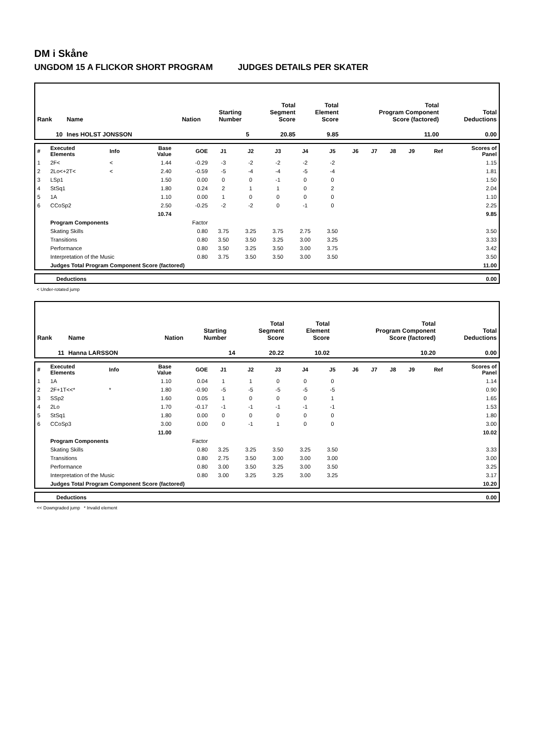DM i Skåne
UNGDOM 15 A FLICKOR SHORT PROGRAM JUDGES DETAILS PER SKATER
| Rank | Name | Nation | Starting Number | Total Segment Score | Total Element Score | Total Program Component Score (factored) | Total Deductions |
| 10 | Ines HOLST JONSSON | | 5 | 20.85 | 9.85 | 11.00 | 0.00 |
| # | Executed Elements | Info | Base Value | GOE | J1 | J2 | J3 | J4 | J5 | J6 | J7 | J8 | J9 | Ref | Scores of Panel |
| 1 | 2F< | < | 1.44 | -0.29 | -3 | -2 | -2 | -2 | -2 | | | | | | 1.15 |
| 2 | 2Lo<+2T< | < | 2.40 | -0.59 | -5 | -4 | -4 | -5 | -4 | | | | | | 1.81 |
| 3 | LSp1 | | 1.50 | 0.00 | 0 | 0 | -1 | 0 | 0 | | | | | | 1.50 |
| 4 | StSq1 | | 1.80 | 0.24 | 2 | 1 | 1 | 0 | 2 | | | | | | 2.04 |
| 5 | 1A | | 1.10 | 0.00 | 1 | 0 | 0 | 0 | 0 | | | | | | 1.10 |
| 6 | CCoSp2 | | 2.50 | -0.25 | -2 | -2 | 0 | -1 | 0 | | | | | | 2.25 |
| | | | 10.74 | | | | | | | | | | | | 9.85 |
| | Program Components | | | Factor | | | | | | | | | | | |
| | Skating Skills | | | 0.80 | 3.75 | 3.25 | 3.75 | 2.75 | 3.50 | | | | | | 3.50 |
| | Transitions | | | 0.80 | 3.50 | 3.50 | 3.25 | 3.00 | 3.25 | | | | | | 3.33 |
| | Performance | | | 0.80 | 3.50 | 3.25 | 3.50 | 3.00 | 3.75 | | | | | | 3.42 |
| | Interpretation of the Music | | | 0.80 | 3.75 | 3.50 | 3.50 | 3.00 | 3.50 | | | | | | 3.50 |
| | Judges Total Program Component Score (factored) | | | | | | | | | | | | | | 11.00 |
| | Deductions | 0.00 |
< Under-rotated jump
| Rank | Name | Nation | Starting Number | Total Segment Score | Total Element Score | Total Program Component Score (factored) | Total Deductions |
| 11 | Hanna LARSSON | | 14 | 20.22 | 10.02 | 10.20 | 0.00 |
| # | Executed Elements | Info | Base Value | GOE | J1 | J2 | J3 | J4 | J5 | J6 | J7 | J8 | J9 | Ref | Scores of Panel |
| 1 | 1A | | 1.10 | 0.04 | 1 | 1 | 0 | 0 | 0 | | | | | | 1.14 |
| 2 | 2F+1T<<* | * | 1.80 | -0.90 | -5 | -5 | -5 | -5 | -5 | | | | | | 0.90 |
| 3 | SSp2 | | 1.60 | 0.05 | 1 | 0 | 0 | 0 | 1 | | | | | | 1.65 |
| 4 | 2Lo | | 1.70 | -0.17 | -1 | -1 | -1 | -1 | -1 | | | | | | 1.53 |
| 5 | StSq1 | | 1.80 | 0.00 | 0 | 0 | 0 | 0 | 0 | | | | | | 1.80 |
| 6 | CCoSp3 | | 3.00 | 0.00 | 0 | -1 | 1 | 0 | 0 | | | | | | 3.00 |
| | | | 11.00 | | | | | | | | | | | | 10.02 |
| | Program Components | | | Factor | | | | | | | | | | | |
| | Skating Skills | | | 0.80 | 3.25 | 3.25 | 3.50 | 3.25 | 3.50 | | | | | | 3.33 |
| | Transitions | | | 0.80 | 2.75 | 3.50 | 3.00 | 3.00 | 3.00 | | | | | | 3.00 |
| | Performance | | | 0.80 | 3.00 | 3.50 | 3.25 | 3.00 | 3.50 | | | | | | 3.25 |
| | Interpretation of the Music | | | 0.80 | 3.00 | 3.25 | 3.25 | 3.00 | 3.25 | | | | | | 3.17 |
| | Judges Total Program Component Score (factored) | | | | | | | | | | | | | | 10.20 |
| | Deductions | 0.00 |
<< Downgraded jump * Invalid element